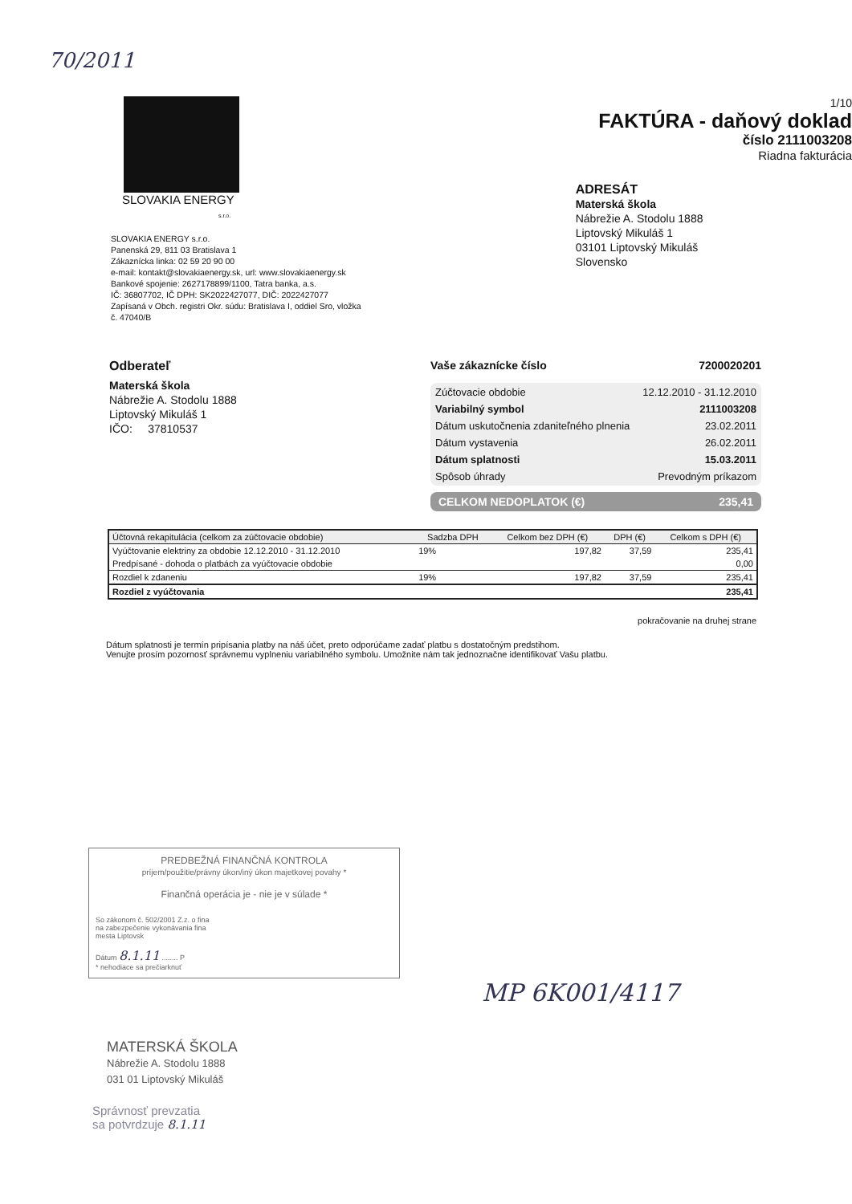70/2011
SLOVAKIA ENERGY
s.r.o.
SLOVAKIA ENERGY s.r.o.
Panenská 29, 811 03 Bratislava 1
Zákaznícka linka: 02 59 20 90 00
e-mail: kontakt@slovakiaenergy.sk, url: www.slovakiaenergy.sk
Bankové spojenie: 2627178899/1100, Tatra banka, a.s.
IČ: 36807702, IČ DPH: SK2022427077, DIČ: 2022427077
Zapísaná v Obch. registri Okr. súdu: Bratislava I, oddiel Sro, vložka
č. 47040/B
1/10
FAKTÚRA - daňový doklad
číslo 2111003208
Riadna fakturácia
ADRESÁT
Materská škola
Nábrežie A. Stodolu 1888
Liptovský Mikuláš 1
03101 Liptovský Mikuláš
Slovensko
Odberateľ
Materská škola
Nábrežie A. Stodolu 1888
Liptovský Mikuláš 1
IČO: 37810537
Vaše zákaznícke číslo 7200020201
| Zúčtovacie obdobie | 12.12.2010 - 31.12.2010 |
| Variabilný symbol | 2111003208 |
| Dátum uskutočnenia zdaniteľného plnenia | 23.02.2011 |
| Dátum vystavenia | 26.02.2011 |
| Dátum splatnosti | 15.03.2011 |
| Spôsob úhrady | Prevodným príkazom |
CELKOM NEDOPLATOK (€) 235,41
| Účtovná rekapitulácia (celkom za zúčtovacie obdobie) | Sadzba DPH | Celkom bez DPH (€) | DPH (€) | Celkom s DPH (€) |
| --- | --- | --- | --- | --- |
| Vyúčtovanie elektriny za obdobie 12.12.2010 - 31.12.2010 | 19% | 197,82 | 37,59 | 235,41 |
| Predpísané - dohoda o platbách za vyúčtovacie obdobie | | | | 0,00 |
| Rozdiel k zdaneniu | 19% | 197,82 | 37,59 | 235,41 |
| Rozdiel z vyúčtovania | | | | 235,41 |
pokračovanie na druhej strane
Dátum splatnosti je termín pripísania platby na náš účet, preto odporúčame zadať platbu s dostatočným predstihom.
Venujte prosím pozornosť správnemu vyplneniu variabilného symbolu. Umožnite nám tak jednoznačne identifikovať Vašu platbu.
PREDBEŽNÁ FINANČNÁ KONTROLA
príjem/použitie/právny úkon/iný úkon majetkovej povahy *
Finančná operácia je - nie je v súlade *
So zákonom č. 502/2001 Z.z. o fina
na zabezpečenie vykonávania fina
mesta Liptovsk
Dátum 8.1.11 ........ P
* nehodiace sa prečiarknuť
MP 6K001/4117
MATERSKÁ ŠKOLA
Nábrežie A. Stodolu 1888
031 01 Liptovský Mikuláš
Správnosť prevzatia
sa potvrdzuje 8.1.11